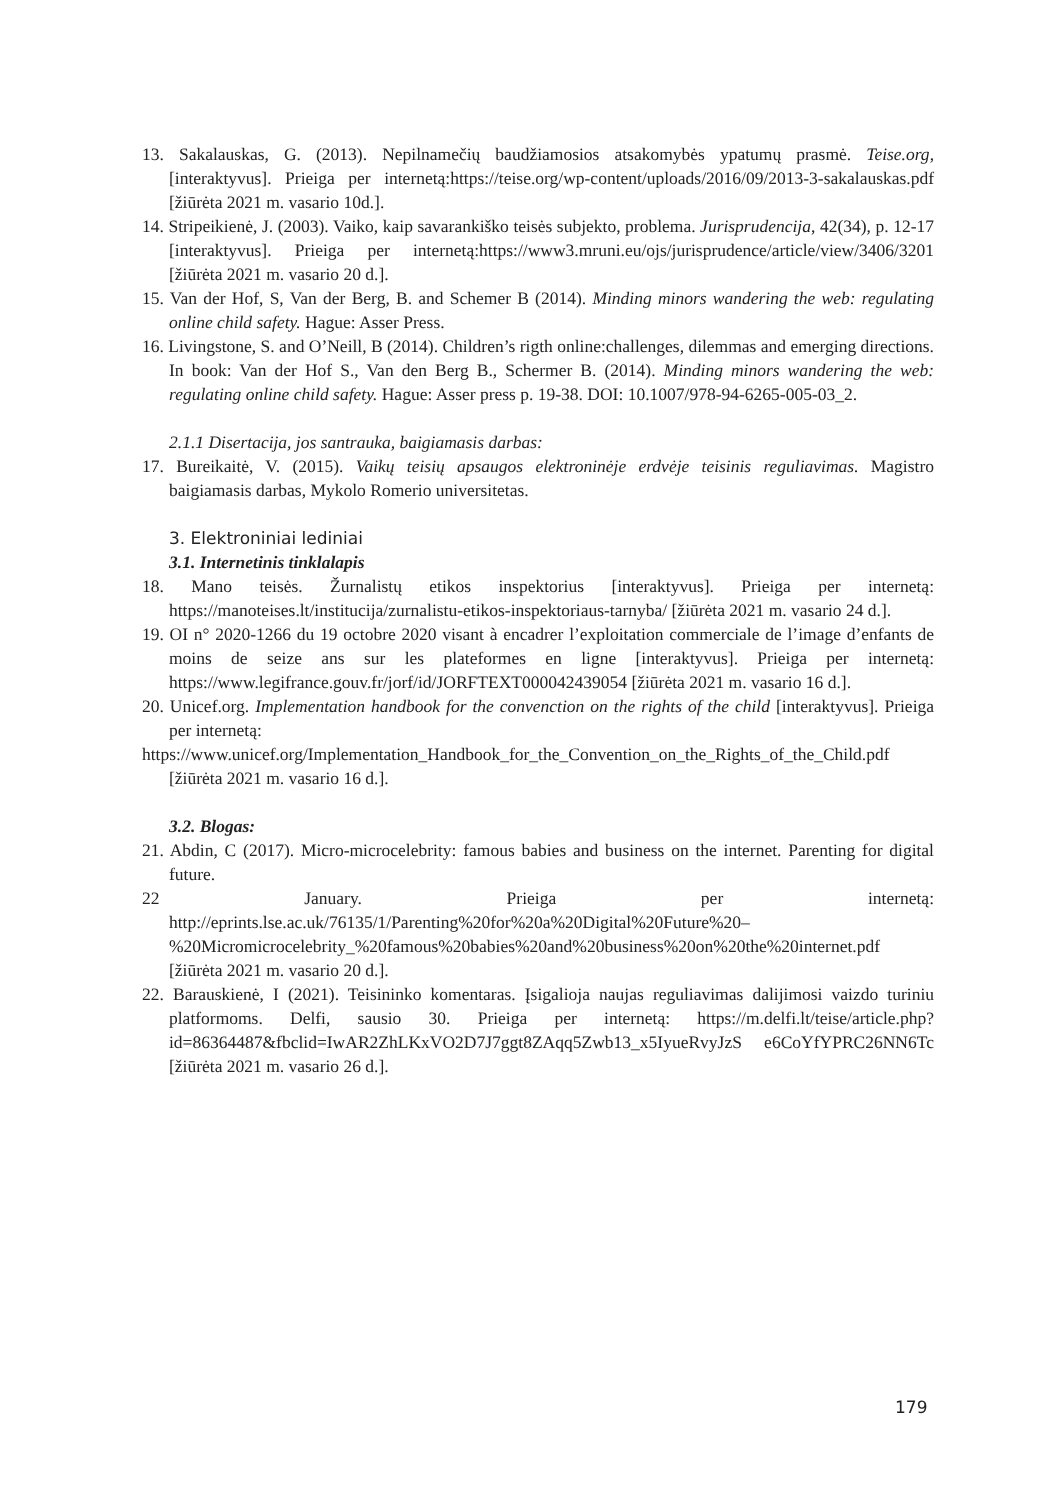13. Sakalauskas, G. (2013). Nepilnamečių baudžiamosios atsakomybės ypatumų prasmė. Teise.org, [interaktyvus]. Prieiga per internetą:https://teise.org/wp-content/uploads/2016/09/2013-3-sakalauskas.pdf [žiūrėta 2021 m. vasario 10d.].
14. Stripeikienė, J. (2003). Vaiko, kaip savarankiško teisės subjekto, problema. Jurisprudencija, 42(34), p. 12-17 [interaktyvus]. Prieiga per internetą:https://www3.mruni.eu/ojs/jurisprudence/article/view/3406/3201 [žiūrėta 2021 m. vasario 20 d.].
15. Van der Hof, S, Van der Berg, B. and Schemer B (2014). Minding minors wandering the web: regulating online child safety. Hague: Asser Press.
16. Livingstone, S. and O’Neill, B (2014). Children’s rigth online:challenges, dilemmas and emerging directions. In book: Van der Hof S., Van den Berg B., Schermer B. (2014). Minding minors wandering the web: regulating online child safety. Hague: Asser press p. 19-38. DOI: 10.1007/978-94-6265-005-03_2.
2.1.1 Disertacija, jos santrauka, baigiamasis darbas:
17. Bureikaitė, V. (2015). Vaikų teisių apsaugos elektroninėje erdvėje teisinis reguliavimas. Magistro baigiamasis darbas, Mykolo Romerio universitetas.
3. Elektroniniai lediniai
3.1. Internetinis tinklalapis
18. Mano teisės. Žurnalistų etikos inspektorius [interaktyvus]. Prieiga per internetą: https://manoteises.lt/institucija/zurnalistu-etikos-inspektoriaus-tarnyba/ [žiūrėta 2021 m. vasario 24 d.].
19. OI n° 2020-1266 du 19 octobre 2020 visant à encadrer l’exploitation commerciale de l’image d’enfants de moins de seize ans sur les plateformes en ligne [interaktyvus]. Prieiga per internetą: https://www.legifrance.gouv.fr/jorf/id/JORFTEXT000042439054 [žiūrėta 2021 m. vasario 16 d.].
20. Unicef.org. Implementation handbook for the convenction on the rights of the child [interaktyvus]. Prieiga per internetą:
https://www.unicef.org/Implementation_Handbook_for_the_Convention_on_the_Rights_of_the_Child.pdf [žiūrėta 2021 m. vasario 16 d.].
3.2. Blogas:
21. Abdin, C (2017). Micro-microcelebrity: famous babies and business on the internet. Parenting for digital future.
22 January. Prieiga per internetą: http://eprints.lse.ac.uk/76135/1/Parenting%20for%20a%20Digital%20Future%20–%20Micromicrocelebrity_%20famous%20babies%20and%20business%20on%20the%20internet.pdf [žiūrėta 2021 m. vasario 20 d.].
22. Barauskienė, I (2021). Teisininko komentaras. Įsigalioja naujas reguliavimas dalijimosi vaizdo turiniu platformoms. Delfi, sausio 30. Prieiga per internetą: https://m.delfi.lt/teise/article.php?id=86364487&fbclid=IwAR2ZhLKxVO2D7J7ggt8ZAqq5Zwb13_x5IyueRvyJzS e6CoYfYPRC26NN6Tc [žiūrėta 2021 m. vasario 26 d.].
179